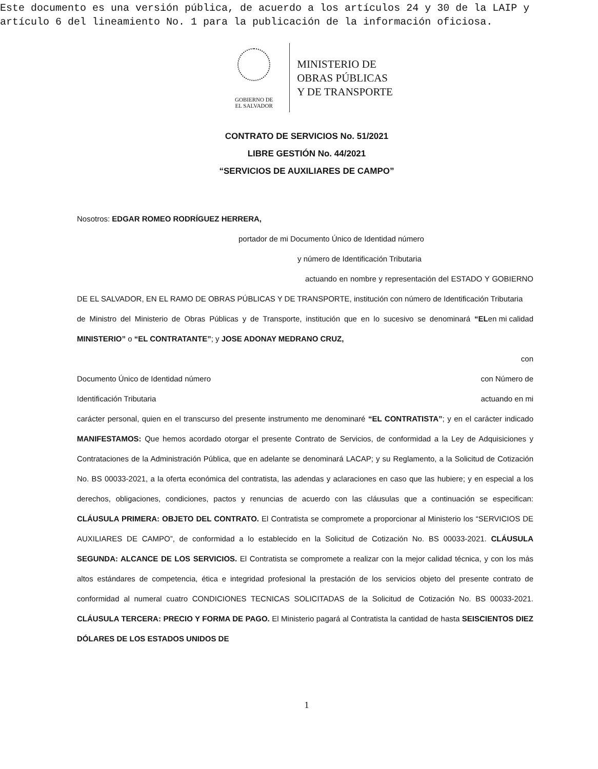Este documento es una versión pública, de acuerdo a los artículos 24 y 30 de la LAIP y
artículo 6 del lineamiento No. 1 para la publicación de la información oficiosa.
GOBIERNO DE
EL SALVADOR
MINISTERIO DE
OBRAS PÚBLICAS
Y DE TRANSPORTE
CONTRATO DE SERVICIOS No. 51/2021
LIBRE GESTIÓN No. 44/2021
“SERVICIOS DE AUXILIARES DE CAMPO”
Nosotros: EDGAR ROMEO RODRÍGUEZ HERRERA,
portador de mi Documento Único de Identidad número
y número de Identificación Tributaria
actuando en nombre y representación del ESTADO Y GOBIERNO DE EL SALVADOR, EN EL RAMO DE OBRAS PÚBLICAS Y DE TRANSPORTE, institución con número de Identificación Tributaria en mi calidad
de Ministro del Ministerio de Obras Públicas y de Transporte, institución que en lo sucesivo se denominará “EL MINISTERIO” o “EL CONTRATANTE”; y JOSE ADONAY MEDRANO CRUZ,
con
Documento Único de Identidad número con Número de
Identificación Tributaria actuando en mi
carácter personal, quien en el transcurso del presente instrumento me denominaré “EL CONTRATISTA”; y en el carácter indicado MANIFESTAMOS: Que hemos acordado otorgar el presente Contrato de Servicios, de conformidad a la Ley de Adquisiciones y Contrataciones de la Administración Pública, que en adelante se denominará LACAP; y su Reglamento, a la Solicitud de Cotización No. BS 00033-2021, a la oferta económica del contratista, las adendas y aclaraciones en caso que las hubiere; y en especial a los derechos, obligaciones, condiciones, pactos y renuncias de acuerdo con las cláusulas que a continuación se especifican: CLÁUSULA PRIMERA: OBJETO DEL CONTRATO. El Contratista se compromete a proporcionar al Ministerio los “SERVICIOS DE AUXILIARES DE CAMPO”, de conformidad a lo establecido en la Solicitud de Cotización No. BS 00033-2021. CLÁUSULA SEGUNDA: ALCANCE DE LOS SERVICIOS. El Contratista se compromete a realizar con la mejor calidad técnica, y con los más altos estándares de competencia, ética e integridad profesional la prestación de los servicios objeto del presente contrato de conformidad al numeral cuatro CONDICIONES TECNICAS SOLICITADAS de la Solicitud de Cotización No. BS 00033-2021. CLÁUSULA TERCERA: PRECIO Y FORMA DE PAGO. El Ministerio pagará al Contratista la cantidad de hasta SEISCIENTOS DIEZ DÓLARES DE LOS ESTADOS UNIDOS DE
1